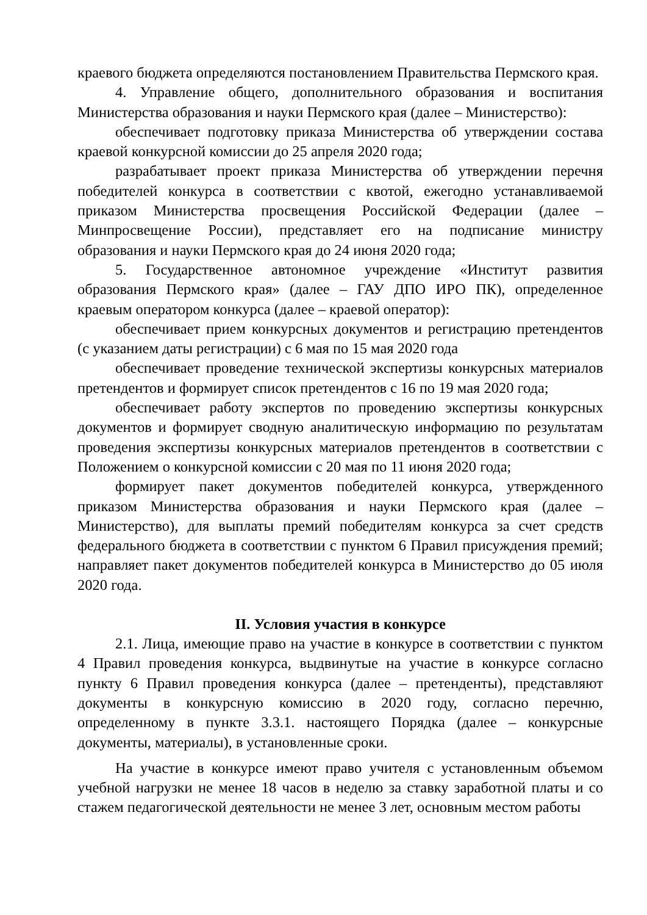краевого бюджета определяются постановлением Правительства Пермского края.
4. Управление общего, дополнительного образования и воспитания Министерства образования и науки Пермского края (далее – Министерство):
обеспечивает подготовку приказа Министерства об утверждении состава краевой конкурсной комиссии до 25 апреля 2020 года;
разрабатывает проект приказа Министерства об утверждении перечня победителей конкурса в соответствии с квотой, ежегодно устанавливаемой приказом Министерства просвещения Российской Федерации (далее – Минпросвещение России), представляет его на подписание министру образования и науки Пермского края до 24 июня 2020 года;
5. Государственное автономное учреждение «Институт развития образования Пермского края» (далее – ГАУ ДПО ИРО ПК), определенное краевым оператором конкурса (далее – краевой оператор):
обеспечивает прием конкурсных документов и регистрацию претендентов (с указанием даты регистрации) с 6 мая по 15 мая 2020 года
обеспечивает проведение технической экспертизы конкурсных материалов претендентов и формирует список претендентов с 16 по 19 мая 2020 года;
обеспечивает работу экспертов по проведению экспертизы конкурсных документов и формирует сводную аналитическую информацию по результатам проведения экспертизы конкурсных материалов претендентов в соответствии с Положением о конкурсной комиссии с 20 мая по 11 июня 2020 года;
формирует пакет документов победителей конкурса, утвержденного приказом Министерства образования и науки Пермского края (далее – Министерство), для выплаты премий победителям конкурса за счет средств федерального бюджета в соответствии с пунктом 6 Правил присуждения премий; направляет пакет документов победителей конкурса в Министерство до 05 июля 2020 года.
II. Условия участия в конкурсе
2.1. Лица, имеющие право на участие в конкурсе в соответствии с пунктом 4 Правил проведения конкурса, выдвинутые на участие в конкурсе согласно пункту 6 Правил проведения конкурса (далее – претенденты), представляют документы в конкурсную комиссию в 2020 году, согласно перечню, определенному в пункте 3.3.1. настоящего Порядка (далее – конкурсные документы, материалы), в установленные сроки.
На участие в конкурсе имеют право учителя с установленным объемом учебной нагрузки не менее 18 часов в неделю за ставку заработной платы и со стажем педагогической деятельности не менее 3 лет, основным местом работы